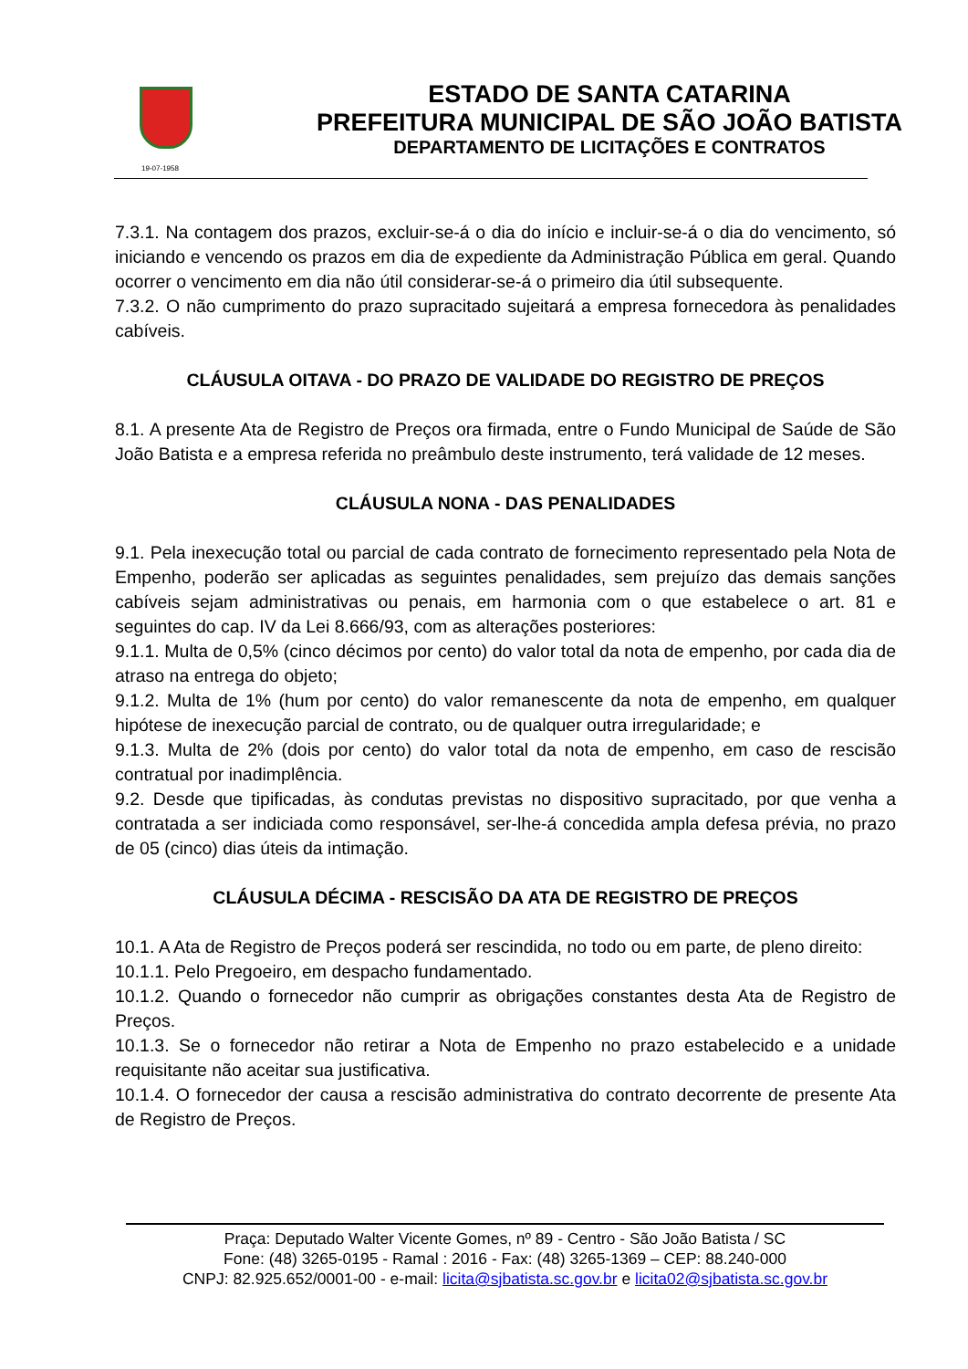19-07-1958
ESTADO DE SANTA CATARINA
PREFEITURA MUNICIPAL DE SÃO JOÃO BATISTA
DEPARTAMENTO DE LICITAÇÕES E CONTRATOS
7.3.1. Na contagem dos prazos, excluir-se-á o dia do início e incluir-se-á o dia do vencimento, só iniciando e vencendo os prazos em dia de expediente da Administração Pública em geral. Quando ocorrer o vencimento em dia não útil considerar-se-á o primeiro dia útil subsequente.
7.3.2. O não cumprimento do prazo supracitado sujeitará a empresa fornecedora às penalidades cabíveis.
CLÁUSULA OITAVA - DO PRAZO DE VALIDADE DO REGISTRO DE PREÇOS
8.1. A presente Ata de Registro de Preços ora firmada, entre o Fundo Municipal de Saúde de São João Batista e a empresa referida no preâmbulo deste instrumento, terá validade de 12 meses.
CLÁUSULA NONA - DAS PENALIDADES
9.1. Pela inexecução total ou parcial de cada contrato de fornecimento representado pela Nota de Empenho, poderão ser aplicadas as seguintes penalidades, sem prejuízo das demais sanções cabíveis sejam administrativas ou penais, em harmonia com o que estabelece o art. 81 e seguintes do cap. IV da Lei 8.666/93, com as alterações posteriores:
9.1.1. Multa de 0,5% (cinco décimos por cento) do valor total da nota de empenho, por cada dia de atraso na entrega do objeto;
9.1.2. Multa de 1% (hum por cento) do valor remanescente da nota de empenho, em qualquer hipótese de inexecução parcial de contrato, ou de qualquer outra irregularidade; e
9.1.3. Multa de 2% (dois por cento) do valor total da nota de empenho, em caso de rescisão contratual por inadimplência.
9.2. Desde que tipificadas, às condutas previstas no dispositivo supracitado, por que venha a contratada a ser indiciada como responsável, ser-lhe-á concedida ampla defesa prévia, no prazo de 05 (cinco) dias úteis da intimação.
CLÁUSULA DÉCIMA - RESCISÃO DA ATA DE REGISTRO DE PREÇOS
10.1. A Ata de Registro de Preços poderá ser rescindida, no todo ou em parte, de pleno direito:
10.1.1. Pelo Pregoeiro, em despacho fundamentado.
10.1.2. Quando o fornecedor não cumprir as obrigações constantes desta Ata de Registro de Preços.
10.1.3. Se o fornecedor não retirar a Nota de Empenho no prazo estabelecido e a unidade requisitante não aceitar sua justificativa.
10.1.4. O fornecedor der causa a rescisão administrativa do contrato decorrente de presente Ata de Registro de Preços.
Praça: Deputado Walter Vicente Gomes, nº 89 - Centro - São João Batista / SC
Fone: (48) 3265-0195 - Ramal : 2016 - Fax: (48) 3265-1369 – CEP: 88.240-000
CNPJ: 82.925.652/0001-00 - e-mail: licita@sjbatista.sc.gov.br e licita02@sjbatista.sc.gov.br